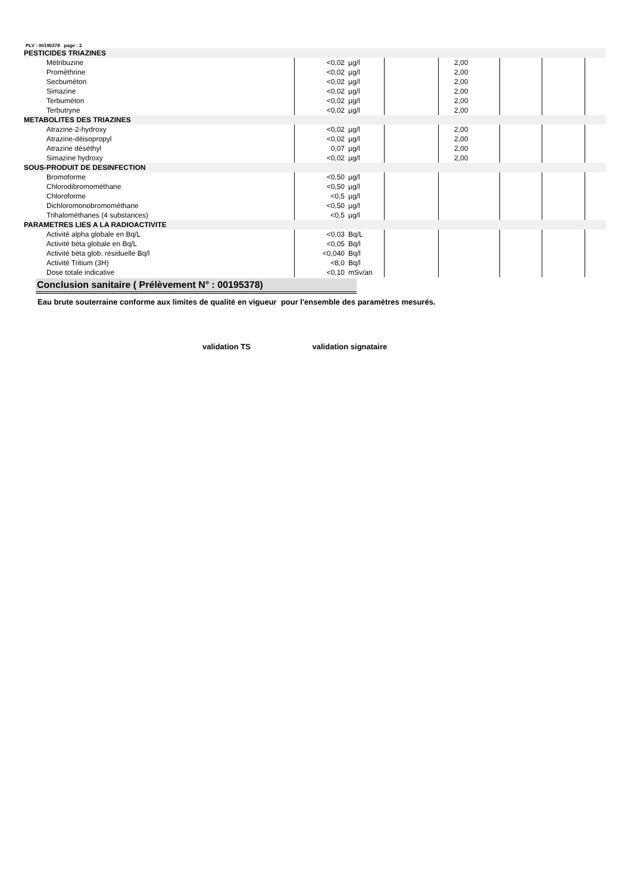PLV : 00195378 page : 2
| PESTICIDES TRIAZINES | | | | | | | |
| Métribuzine | <0,02 | µg/l | | 2,00 | | | |
| Prométhrine | <0,02 | µg/l | | 2,00 | | | |
| Secbuméton | <0,02 | µg/l | | 2,00 | | | |
| Simazine | <0,02 | µg/l | | 2,00 | | | |
| Terbuméton | <0,02 | µg/l | | 2,00 | | | |
| Terbutryne | <0,02 | µg/l | | 2,00 | | | |
| METABOLITES DES TRIAZINES | | | | | | | |
| Atrazine-2-hydroxy | <0,02 | µg/l | | 2,00 | | | |
| Atrazine-déisopropyl | <0,02 | µg/l | | 2,00 | | | |
| Atrazine déséthyl | 0,07 | µg/l | | 2,00 | | | |
| Simazine hydroxy | <0,02 | µg/l | | 2,00 | | | |
| SOUS-PRODUIT DE DESINFECTION | | | | | | | |
| Bromoforme | <0,50 | µg/l | | | | | |
| Chlorodibromométhane | <0,50 | µg/l | | | | | |
| Chloroforme | <0,5 | µg/l | | | | | |
| Dichloromonobromométhane | <0,50 | µg/l | | | | | |
| Trihalométhanes (4 substances) | <0,5 | µg/l | | | | | |
| PARAMETRES LIES A LA RADIOACTIVITE | | | | | | | |
| Activité alpha globale en Bq/L | <0,03 | Bq/L | | | | | |
| Activité béta globale en Bq/L | <0,05 | Bq/l | | | | | |
| Activité béta glob. résiduelle Bq/l | <0,040 | Bq/l | | | | | |
| Activité Tritium (3H) | <8,0 | Bq/l | | | | | |
| Dose totale indicative | <0,10 | mSv/an | | | | | |
Conclusion sanitaire ( Prélèvement N° : 00195378)
Eau brute souterraine conforme aux limites de qualité en vigueur pour l'ensemble des paramètres mesurés.
validation TS validation signataire